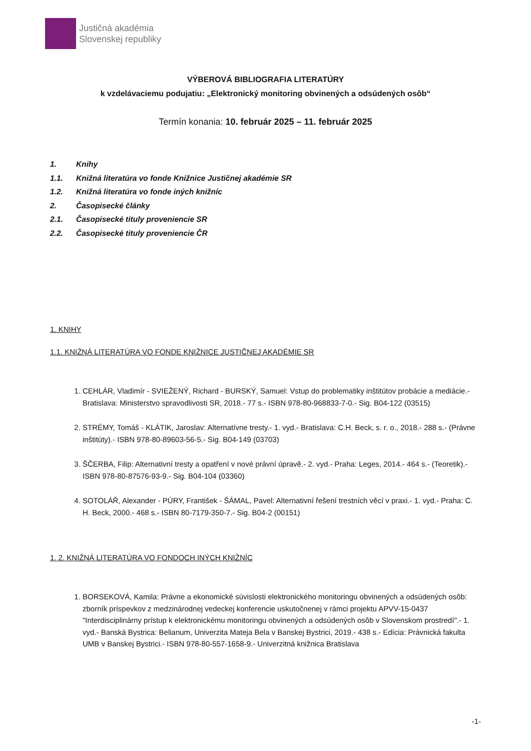Justičná akadémia
Slovenskej republiky
VÝBEROVÁ BIBLIOGRAFIA LITERATÚRY
k vzdelávaciemu podujatiu: „Elektronický monitoring obvinených a odsúdených osôb“
Termín konania: 10. február 2025 – 11. február 2025
1. Knihy
1.1. Knižná literatúra vo fonde Knižnice Justičnej akadémie SR
1.2. Knižná literatúra vo fonde iných knižníc
2. Časopisecké články
2.1. Časopisecké tituly proveniencie SR
2.2. Časopisecké tituly proveniencie ČR
1. KNIHY
1.1. KNIŽNÁ LITERATÚRA VO FONDE KNIŽNICE JUSTIČNEJ AKADÉMIE SR
1. CEHLÁR, Vladimír - SVIEŽENÝ, Richard - BURSKÝ, Samuel: Vstup do problematiky inštitútov probácie a mediácie.- Bratislava: Ministerstvo spravodlivosti SR, 2018.- 77 s.- ISBN 978-80-968833-7-0.- Sig. B04-122 (03515)
2. STRÉMY, Tomáš - KLÁTIK, Jaroslav: Alternatívne tresty.- 1. vyd.- Bratislava: C.H. Beck, s. r. o., 2018.- 288 s.- (Právne inštitúty).- ISBN 978-80-89603-56-5.- Sig. B04-149 (03703)
3. ŠČERBA, Filip: Alternativní tresty a opatření v nové právní úpravě.- 2. vyd.- Praha: Leges, 2014.- 464 s.- (Teoretik).- ISBN 978-80-87576-93-9.- Sig. B04-104 (03360)
4. SOTOLÁŘ, Alexander - PÚRY, František - ŠÁMAL, Pavel: Alternativní řešení trestních věcí v praxi.- 1. vyd.- Praha: C. H. Beck, 2000.- 468 s.- ISBN 80-7179-350-7.- Sig. B04-2 (00151)
1. 2. KNIŽNÁ LITERATÚRA VO FONDOCH INÝCH KNIŽNÍC
1. BORSEKOVÁ, Kamila: Právne a ekonomické súvislosti elektronického monitoringu obvinených a odsúdených osôb: zborník príspevkov z medzinárodnej vedeckej konferencie uskutočnenej v rámci projektu APVV-15-0437 "Interdisciplinárny prístup k elektronickému monitoringu obvinených a odsúdených osôb v Slovenskom prostredí".- 1. vyd.- Banská Bystrica: Belianum, Univerzita Mateja Bela v Banskej Bystrici, 2019.- 438 s.- Edícia: Právnická fakulta UMB v Banskej Bystrici.- ISBN 978-80-557-1658-9.- Univerzitná knižnica Bratislava
-1-